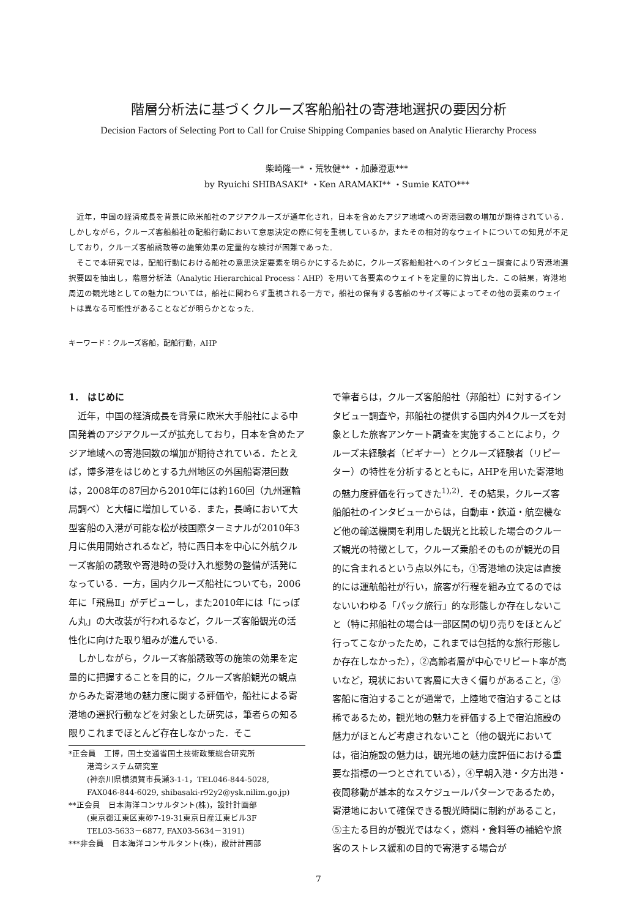階層分析法に基づくクルーズ客船船社の寄港地選択の要因分析
Decision Factors of Selecting Port to Call for Cruise Shipping Companies based on Analytic Hierarchy Process
柴崎隆一* ・荒牧健** ・加藤澄恵***
by Ryuichi SHIBASAKI* ・Ken ARAMAKI** ・Sumie KATO***
近年，中国の経済成長を背景に欧米船社のアジアクルーズが通年化され，日本を含めたアジア地域への寄港回数の増加が期待されている．しかしながら，クルーズ客船船社の配船行動において意思決定の際に何を重視しているか，またその相対的なウェイトについての知見が不足しており，クルーズ客船誘致等の施策効果の定量的な検討が困難であった.
そこで本研究では，配船行動における船社の意思決定要素を明らかにするために，クルーズ客船船社へのインタビュー調査により寄港地選択要因を抽出し，階層分析法（Analytic Hierarchical Process：AHP）を用いて各要素のウェイトを定量的に算出した．この結果，寄港地周辺の観光地としての魅力については，船社に関わらず重視される一方で，船社の保有する客船のサイズ等によってその他の要素のウェイトは異なる可能性があることなどが明らかとなった.
キーワード：クルーズ客船，配船行動，AHP
1． はじめに
近年，中国の経済成長を背景に欧米大手船社による中国発着のアジアクルーズが拡充しており，日本を含めたアジア地域への寄港回数の増加が期待されている．たとえば，博多港をはじめとする九州地区の外国船寄港回数は，2008年の87回から2010年には約160回（九州運輸局調べ）と大幅に増加している．また，長崎において大型客船の入港が可能な松が枝国際ターミナルが2010年3月に供用開始されるなど，特に西日本を中心に外航クルーズ客船の誘致や寄港時の受け入れ態勢の整備が活発になっている．一方，国内クルーズ船社についても，2006年に「飛鳥Ⅱ」がデビューし，また2010年には「にっぽん丸」の大改装が行われるなど，クルーズ客船観光の活性化に向けた取り組みが進んでいる.
しかしながら，クルーズ客船誘致等の施策の効果を定量的に把握することを目的に，クルーズ客船観光の観点からみた寄港地の魅力度に関する評価や，船社による寄港地の選択行動などを対象とした研究は，筆者らの知る限りこれまでほとんど存在しなかった．そこ
*正会員　工博，国土交通省国土技術政策総合研究所
港湾システム研究室
(神奈川県横須賀市長瀬3-1-1，TEL046-844-5028,
FAX046-844-6029, shibasaki-r92y2@ysk.nilim.go.jp)
**正会員　日本海洋コンサルタント(株)，設計計画部
(東京都江東区東砂7-19-31東京日産江東ビル3F
TEL03-5633－6877, FAX03-5634－3191)
***非会員　日本海洋コンサルタント(株)，設計計画部
で筆者らは，クルーズ客船船社（邦船社）に対するインタビュー調査や，邦船社の提供する国内外4クルーズを対象とした旅客アンケート調査を実施することにより，クルーズ未経験者（ビギナー）とクルーズ経験者（リピーター）の特性を分析するとともに，AHPを用いた寄港地の魅力度評価を行ってきた<sup>1),2)</sup>．その結果，クルーズ客船船社のインタビューからは，自動車・鉄道・航空機など他の輸送機関を利用した観光と比較した場合のクルーズ観光の特徴として，クルーズ乗船そのものが観光の目的に含まれるという点以外にも，①寄港地の決定は直接的には運航船社が行い，旅客が行程を組み立てるのではないいわゆる「パック旅行」的な形態しか存在しないこと（特に邦船社の場合は一部区間の切り売りをほとんど行ってこなかったため，これまでは包括的な旅行形態しか存在しなかった），②高齢者層が中心でリピート率が高いなど，現状において客層に大きく偏りがあること，③客船に宿泊することが通常で，上陸地で宿泊することは稀であるため，観光地の魅力を評価する上で宿泊施設の魅力がほとんど考慮されないこと（他の観光においては，宿泊施設の魅力は，観光地の魅力度評価における重要な指標の一つとされている），④早朝入港・夕方出港・夜間移動が基本的なスケジュールパターンであるため，寄港地において確保できる観光時間に制約があること，⑤主たる目的が観光ではなく，燃料・食料等の補給や旅客のストレス緩和の目的で寄港する場合が
7